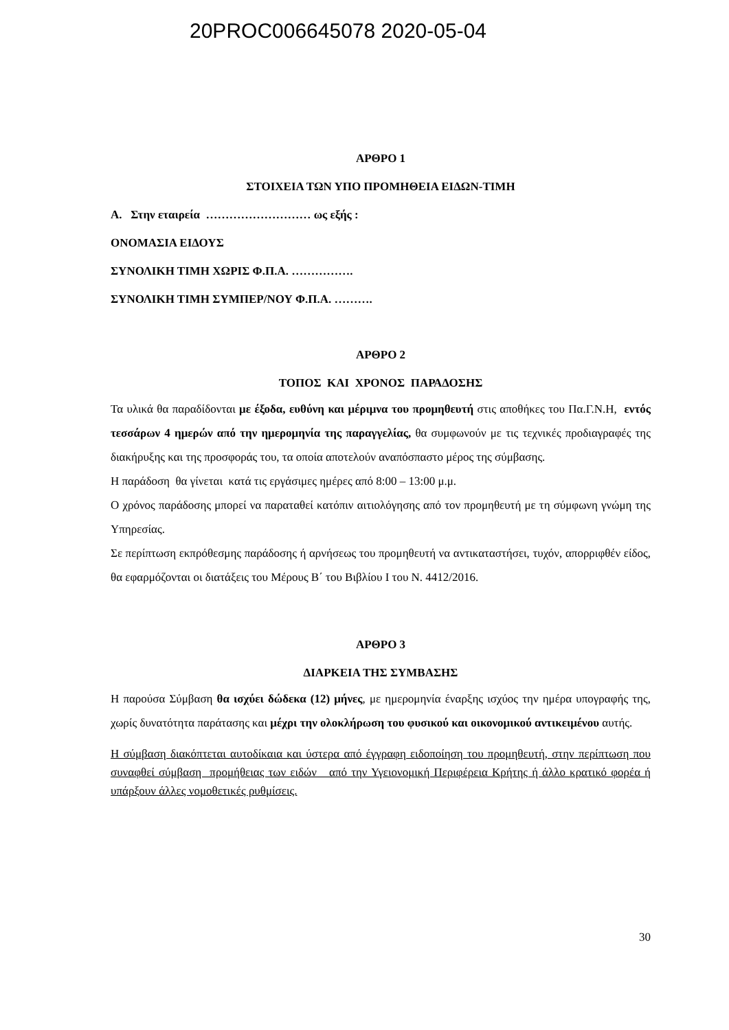20PROC006645078 2020-05-04
ΑΡΘΡΟ 1
ΣΤΟΙΧΕΙΑ ΤΩΝ ΥΠΟ ΠΡΟΜΗΘΕΙΑ ΕΙΔΩΝ-ΤΙΜΗ
Α. Στην εταιρεία ……………………… ως εξής :
ΟΝΟΜΑΣΙΑ ΕΙΔΟΥΣ
ΣΥΝΟΛΙΚΗ ΤΙΜΗ ΧΩΡΙΣ Φ.Π.Α. …………….
ΣΥΝΟΛΙΚΗ ΤΙΜΗ ΣΥΜΠΕΡ/ΝΟΥ Φ.Π.Α. ……….
ΑΡΘΡΟ 2
ΤΟΠΟΣ ΚΑΙ ΧΡΟΝΟΣ ΠΑΡΑΔΟΣΗΣ
Τα υλικά θα παραδίδονται με έξοδα, ευθύνη και μέριμνα του προμηθευτή στις αποθήκες του Πα.Γ.Ν.Η, εντός τεσσάρων 4 ημερών από την ημερομηνία της παραγγελίας, θα συμφωνούν με τις τεχνικές προδιαγραφές της διακήρυξης και της προσφοράς του, τα οποία αποτελούν αναπόσπαστο μέρος της σύμβασης.
Η παράδοση θα γίνεται κατά τις εργάσιμες ημέρες από 8:00 – 13:00 μ.μ.
Ο χρόνος παράδοσης μπορεί να παραταθεί κατόπιν αιτιολόγησης από τον προμηθευτή με τη σύμφωνη γνώμη της Υπηρεσίας.
Σε περίπτωση εκπρόθεσμης παράδοσης ή αρνήσεως του προμηθευτή να αντικαταστήσει, τυχόν, απορριφθέν είδος, θα εφαρμόζονται οι διατάξεις του Μέρους Β΄ του Βιβλίου Ι του Ν. 4412/2016.
ΑΡΘΡΟ 3
ΔΙΑΡΚΕΙΑ ΤΗΣ ΣΥΜΒΑΣΗΣ
Η παρούσα Σύμβαση θα ισχύει δώδεκα (12) μήνες, με ημερομηνία έναρξης ισχύος την ημέρα υπογραφής της, χωρίς δυνατότητα παράτασης και μέχρι την ολοκλήρωση του φυσικού και οικονομικού αντικειμένου αυτής.
Η σύμβαση διακόπτεται αυτοδίκαια και ύστερα από έγγραφη ειδοποίηση του προμηθευτή, στην περίπτωση που συναφθεί σύμβαση προμήθειας των ειδών από την Υγειονομική Περιφέρεια Κρήτης ή άλλο κρατικό φορέα ή υπάρξουν άλλες νομοθετικές ρυθμίσεις.
30